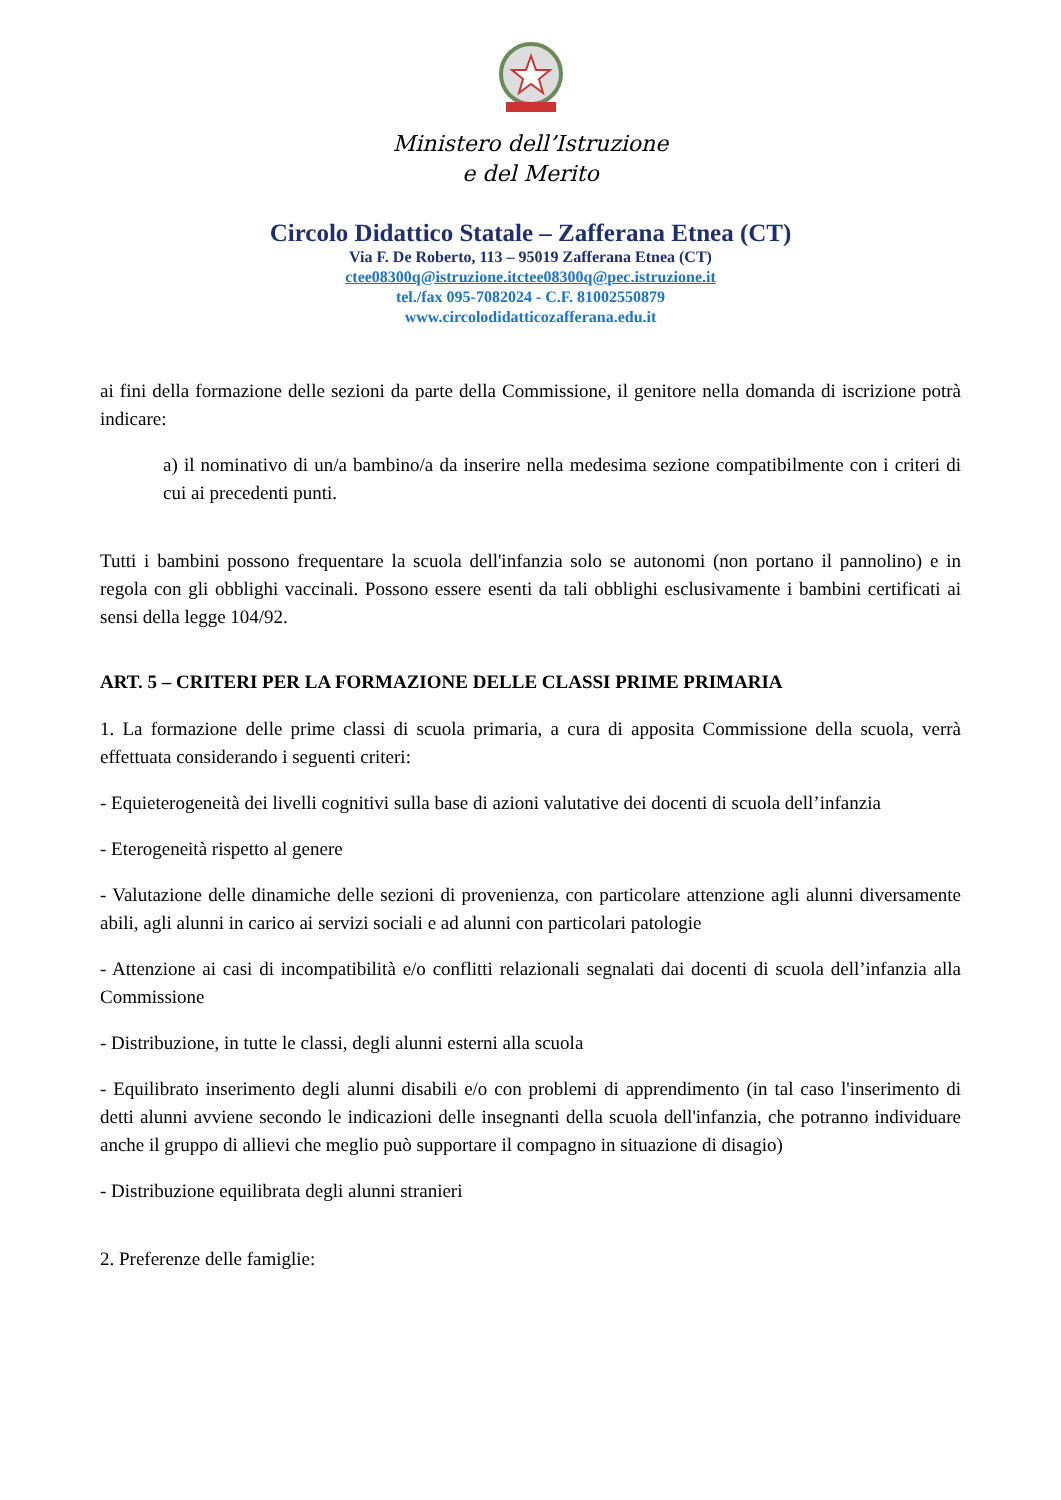Ministero dell’Istruzione
e del Merito
Circolo Didattico Statale – Zafferana Etnea (CT)
Via F. De Roberto, 113 – 95019 Zafferana Etnea (CT)
ctee08300q@istruzione.itctee08300q@pec.istruzione.it
tel./fax 095-7082024 - C.F. 81002550879
www.circolodidatticozafferana.edu.it
ai fini della formazione delle sezioni da parte della Commissione, il genitore nella domanda di iscrizione potrà indicare:
a) il nominativo di un/a bambino/a da inserire nella medesima sezione compatibilmente con i criteri di cui ai precedenti punti.
Tutti i bambini possono frequentare la scuola dell'infanzia solo se autonomi (non portano il pannolino) e in regola con gli obblighi vaccinali. Possono essere esenti da tali obblighi esclusivamente i bambini certificati ai sensi della legge 104/92.
ART. 5 – CRITERI PER LA FORMAZIONE DELLE CLASSI PRIME PRIMARIA
1. La formazione delle prime classi di scuola primaria, a cura di apposita Commissione della scuola, verrà effettuata considerando i seguenti criteri:
- Equieterogeneità dei livelli cognitivi sulla base di azioni valutative dei docenti di scuola dell’infanzia
- Eterogeneità rispetto al genere
- Valutazione delle dinamiche delle sezioni di provenienza, con particolare attenzione agli alunni diversamente abili, agli alunni in carico ai servizi sociali e ad alunni con particolari patologie
- Attenzione ai casi di incompatibilità e/o conflitti relazionali segnalati dai docenti di scuola dell’infanzia alla Commissione
- Distribuzione, in tutte le classi, degli alunni esterni alla scuola
- Equilibrato inserimento degli alunni disabili e/o con problemi di apprendimento (in tal caso l'inserimento di detti alunni avviene secondo le indicazioni delle insegnanti della scuola dell'infanzia, che potranno individuare anche il gruppo di allievi che meglio può supportare il compagno in situazione di disagio)
- Distribuzione equilibrata degli alunni stranieri
2. Preferenze delle famiglie: